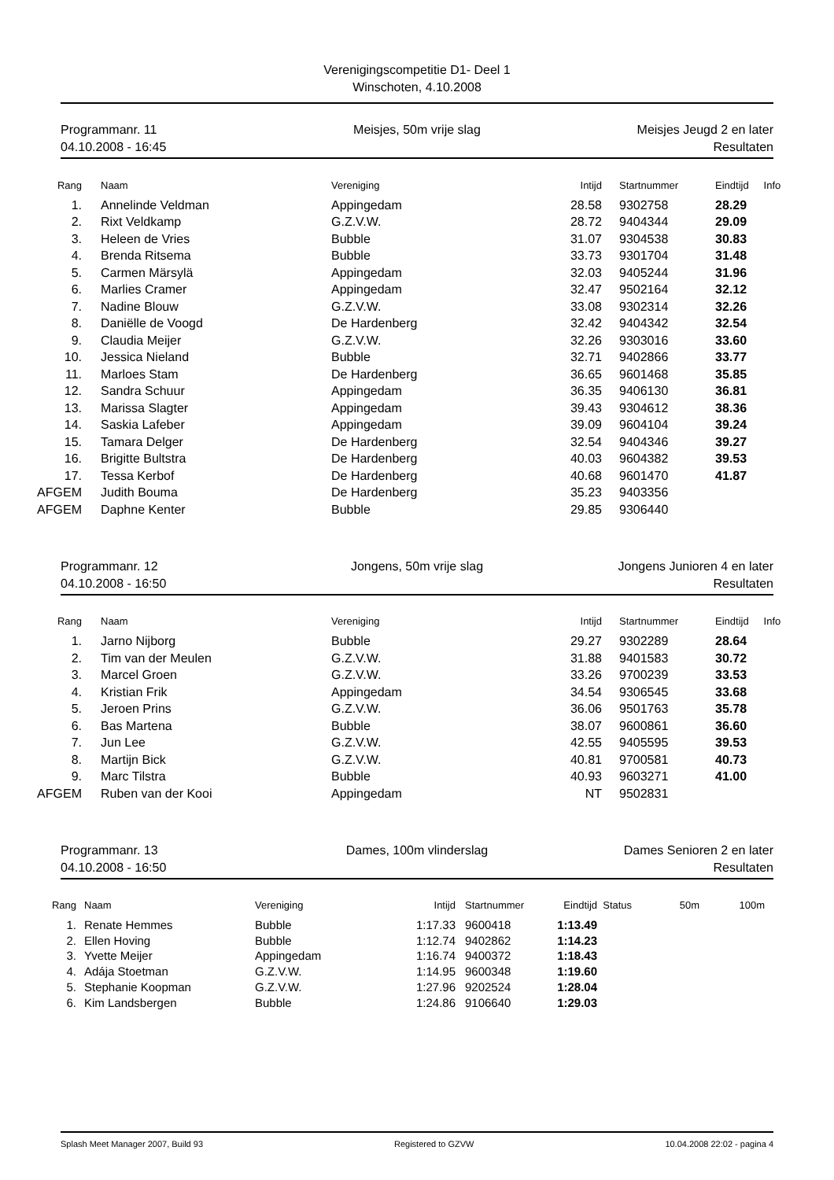Verenigingscompetitie D1- Deel 1
Winschoten, 4.10.2008
Programmanr. 11
04.10.2008 - 16:45
Meisjes, 50m vrije slag
Meisjes Jeugd 2 en later
Resultaten
| Rang | | Naam | Vereniging | Intijd | | Startnummer | Eindtijd | Info |
| --- | --- | --- | --- | --- | --- | --- | --- | --- |
| 1. | | Annelinde Veldman | Appingedam | 28.58 | | 9302758 | 28.29 | |
| 2. | | Rixt Veldkamp | G.Z.V.W. | 28.72 | | 9404344 | 29.09 | |
| 3. | | Heleen de Vries | Bubble | 31.07 | | 9304538 | 30.83 | |
| 4. | | Brenda Ritsema | Bubble | 33.73 | | 9301704 | 31.48 | |
| 5. | | Carmen Märsylä | Appingedam | 32.03 | | 9405244 | 31.96 | |
| 6. | | Marlies Cramer | Appingedam | 32.47 | | 9502164 | 32.12 | |
| 7. | | Nadine Blouw | G.Z.V.W. | 33.08 | | 9302314 | 32.26 | |
| 8. | | Daniëlle de Voogd | De Hardenberg | 32.42 | | 9404342 | 32.54 | |
| 9. | | Claudia Meijer | G.Z.V.W. | 32.26 | | 9303016 | 33.60 | |
| 10. | | Jessica Nieland | Bubble | 32.71 | | 9402866 | 33.77 | |
| 11. | | Marloes Stam | De Hardenberg | 36.65 | | 9601468 | 35.85 | |
| 12. | | Sandra Schuur | Appingedam | 36.35 | | 9406130 | 36.81 | |
| 13. | | Marissa Slagter | Appingedam | 39.43 | | 9304612 | 38.36 | |
| 14. | | Saskia Lafeber | Appingedam | 39.09 | | 9604104 | 39.24 | |
| 15. | | Tamara Delger | De Hardenberg | 32.54 | | 9404346 | 39.27 | |
| 16. | | Brigitte Bultstra | De Hardenberg | 40.03 | | 9604382 | 39.53 | |
| 17. | | Tessa Kerbof | De Hardenberg | 40.68 | | 9601470 | 41.87 | |
| AFGEM | | Judith Bouma | De Hardenberg | 35.23 | | 9403356 | | |
| AFGEM | | Daphne Kenter | Bubble | 29.85 | | 9306440 | | |
Programmanr. 12
04.10.2008 - 16:50
Jongens, 50m vrije slag
Jongens Junioren 4 en later
Resultaten
| Rang | | Naam | Vereniging | Intijd | | Startnummer | Eindtijd | Info |
| --- | --- | --- | --- | --- | --- | --- | --- | --- |
| 1. | | Jarno Nijborg | Bubble | 29.27 | | 9302289 | 28.64 | |
| 2. | | Tim van der Meulen | G.Z.V.W. | 31.88 | | 9401583 | 30.72 | |
| 3. | | Marcel Groen | G.Z.V.W. | 33.26 | | 9700239 | 33.53 | |
| 4. | | Kristian Frik | Appingedam | 34.54 | | 9306545 | 33.68 | |
| 5. | | Jeroen Prins | G.Z.V.W. | 36.06 | | 9501763 | 35.78 | |
| 6. | | Bas Martena | Bubble | 38.07 | | 9600861 | 36.60 | |
| 7. | | Jun Lee | G.Z.V.W. | 42.55 | | 9405595 | 39.53 | |
| 8. | | Martijn Bick | G.Z.V.W. | 40.81 | | 9700581 | 40.73 | |
| 9. | | Marc Tilstra | Bubble | 40.93 | | 9603271 | 41.00 | |
| AFGEM | | Ruben van der Kooi | Appingedam | NT | | 9502831 | | |
Programmanr. 13
04.10.2008 - 16:50
Dames, 100m vlinderslag
Dames Senioren 2 en later
Resultaten
| Rang | | Naam | Vereniging | Intijd | | Startnummer | Eindtijd | Status | 50m | 100m |
| --- | --- | --- | --- | --- | --- | --- | --- | --- | --- | --- |
| 1. | | Renate Hemmes | Bubble | 1:17.33 | | 9600418 | 1:13.49 | | | |
| 2. | | Ellen Hoving | Bubble | 1:12.74 | | 9402862 | 1:14.23 | | | |
| 3. | | Yvette Meijer | Appingedam | 1:16.74 | | 9400372 | 1:18.43 | | | |
| 4. | | Adája Stoetman | G.Z.V.W. | 1:14.95 | | 9600348 | 1:19.60 | | | |
| 5. | | Stephanie Koopman | G.Z.V.W. | 1:27.96 | | 9202524 | 1:28.04 | | | |
| 6. | | Kim Landsbergen | Bubble | 1:24.86 | | 9106640 | 1:29.03 | | | |
Splash Meet Manager 2007, Build 93 Registered to GZVW 10.04.2008 22:02 - pagina 4